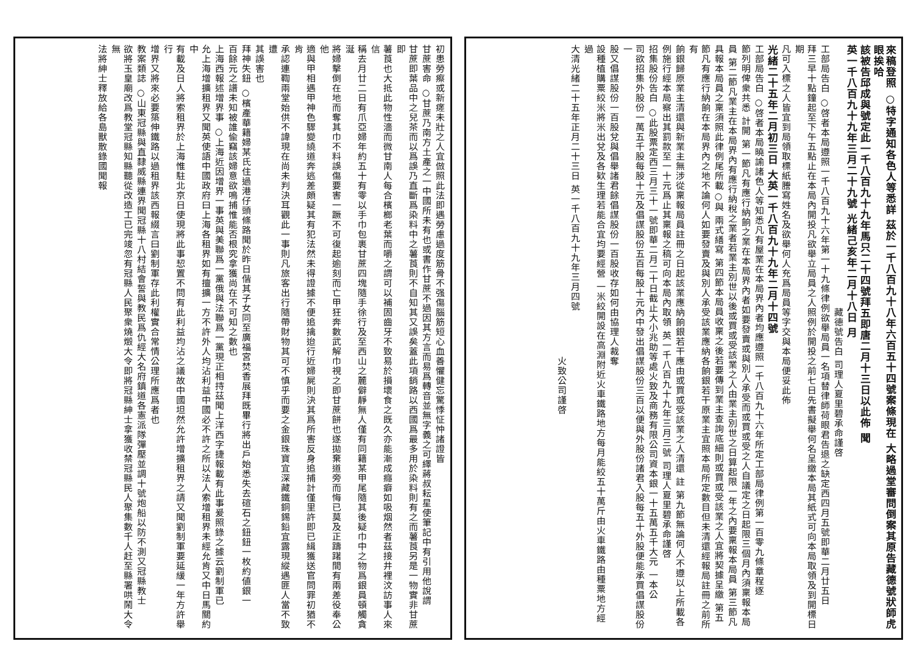來稿登照 ○特字通知各色人等悉詳 茲於一千八百九十八年六百五十四號案條現在 大略過堂審問倒案其原告藏德號狀師虎眼挨哈
該被告邱成與號定此一千八百九十九年馬只二十四號拜五即唐二月十三日以此佈 聞
英一千八百九十九年三月二十九號 光緒己亥年二月十八日 月
　　　　　　　　　　　　　　　　　　　　　　　　　　　藏德號告白 司理人夏里碧承命謹啓
工部局告白 ○啓者本局遵照一千八百九十六年第一十九條律例欲舉局員一名項替律師荷眼君告退之缺定西四月五號即華二月廿五日
拜三早十點鐘起至下午五點止在本局內開投凡欲舉立局員之人照例於開投之前七日先書擬舉何名呈繳本局其紙式可向本局取領及到開標日期
凡可入標之人皆宜到局領取標紙謄寫姓名及欲舉何人充爲局員等字交與本局便妥此佈
光緒二十五年二月初三日 大英一千八百九十九年二月十四號
工部局告白 ○啓者本局曉諭諸色人等知悉凡有屋業在本局界內者均應遵照一千八百九十六年所定工部局律例第一百零九條章程逐
節列明俾衆共悉 計開 第一節凡有應行納餉之業在本局界內者如要發賣或與別人承受而或買或受之人自議定之日起限三個月內須稟報本局
員 第二節凡業主在本局界內有應行納稅之業者若業主別世以後或買或受該業之人由業主別世之日算起限一年之內要稟報本局員 第三節凡
具報本局員之稟須照此律例尾所載○與 兩式繕寫 第四節本局員收稟之後若要傳到業主查詢底細則或買或受該業之人宜將契據呈繳 第五
節凡有應行納餉在本局界內之地不論何人如要發賣及與別人承受該業應納各餉銀若干原業主宜照本局所定數目但未清還經報局註冊之前所有
餉銀歸原業主清還與新業主無涉從稟報局員註冊之日起該業應納餉銀若干應由或買或受該業之人清還 註 第九節無論何人不遵以上所載各
例施行經本局察出其罰款至一十元爲止其稟報之稿可向本局內取領 英一千八百九十九年三月三號 司理人夏里碧承命謹啓
招集股份告白 ○此股票定西三月三十一號即華二月二十日截止大小兆助等處火致及商務有限公司資本銀一十五萬五千大元 一本公
司欲招集外股份一萬五千股每股十元及倡謀股份五百每股十元內中發出倡謀股份三百以便與外股份諸君入股每五十外股便能承買倡謀股份一
股又倡謀股份一百股兌與倡舉諸君餘倡謀股份一百股收存如何由協理人裁奪
設種植購粟絞米將米出兌及各欵生理若能合宜均要經營 一米絞開設在高淵附近火車鐵路地方每月能絞五十萬斤由火車鐵路由種粟地方經過
大清光緒二十五年正月二十三日 英一千八百九十九年三月四號
　　　　　　　　　　　　　　　　　　　　　　　　　　　　　　　　火致公司謹啓
初患勞瘵或新瘥未壯之人宜倣照此法即遇勞慮過度筋骨不强傷腦筋短心血善懼健忘驚悸怔忡諸證皆
甘蔗害命 ○甘蔗乃南方土產之一中國所未有也或書作甘蔗不過因其方言而易爲轉音並無字義之可繹蔣叔耘星使筆記中有引用他說謂
甘蔗即葉品中之兒茶而以爲誤乃直斷爲染料中之薯莨則不自知其又誤矣蓋此項銷路以西國爲最多用於染料則有之而薯莨另是一物實非甘蔗即
薯莨也大抵此物性濇而微甘南人每合檳榔老葉而嚼之謂可以補固齒牙不致易於損壞食之既久亦能漸成癮癖如吸烟然者茲接井裡汶訪事人來信
稱去月廿二日有爪亞婦年約五十有零以手巾包裹甘蔗四塊隨手徐行及至西山之麓僻靜無人僅有同籍某甲尾隨其後疑巾中之物爲銀員頓觸貪涎
將婦擊倒在地而奪其巾不料誤傷要害一蹶不可復起逾刻而亡甲狂奔數武解巾視之即甘蔗餅也遂拋棄道旁而悔已莫及正躊躇間有兩差役奉公他
適與甲相遇甲神色驟變繞道奔逃差頗疑其有犯法然未得證據不便追擒迨行近婦屍則決其爲所害反身追捕計僅里許即已緝獲送官問罪初猶不肯
承認連鞫兩堂始供不諱現在尚未判決耳觀此一事則凡旅客出行隨帶財物其可不慎乎而要之金銀珠寶宜深藏鐵銅錫鉛宜露現縱遇匪人當不致遭
其誤害也
拜神失鈕 ○檳產華籍婦某氏住過港仔頭條路聞於昨日偕其子女同至廣福宮焚香展拜既畢行將出戶始悉失去碹石之鈕鈕一枚約値銀一
百餘元之譜未知被誰偸竊該婦意欲鳴捕惟能否根究拿獲尚在不可知之數也
上海西報述增界事 ○上海近因增界一事英與美聯爲一黨俄與法聯爲一黨現正相持茲聞上洋西字捷報載有此事爰照錄之據云劉制軍已
允上海增擴租界又聞英使語中國政府曰上海各租界如有擅擴一方不許外人均沾利益中國必不許之所以法人索增租界未經允肯又中日馬關約中
有載及日人將索租界於上海惟駐北京日使現將此事恝置不問有此利益均沾之議故中國坦然允許增擴租界之請又聞劉制軍要延緩一年方許舉行
增界又將來必要築伸鐵路以過租界該西報綴言曰劉制軍存此利權實合常情公理所應爲者也
教案類誌 ○山東冠縣與直隸威縣連界聞冠縣十八村結會誓與教民爲仇經大名府鎮道各憲派隊彈壓並調十號炮船以防不測又冠縣教士
欲將玉皇廟改爲教堂冠縣知縣聽從改造工已完竣忽有冠縣人民聚衆燒燬大令即將冠縣紳士拿獲收禁冠縣民人聚集數千人赶至縣署哄鬧大令無
法將紳士釋放給各島獸散錄國聞報